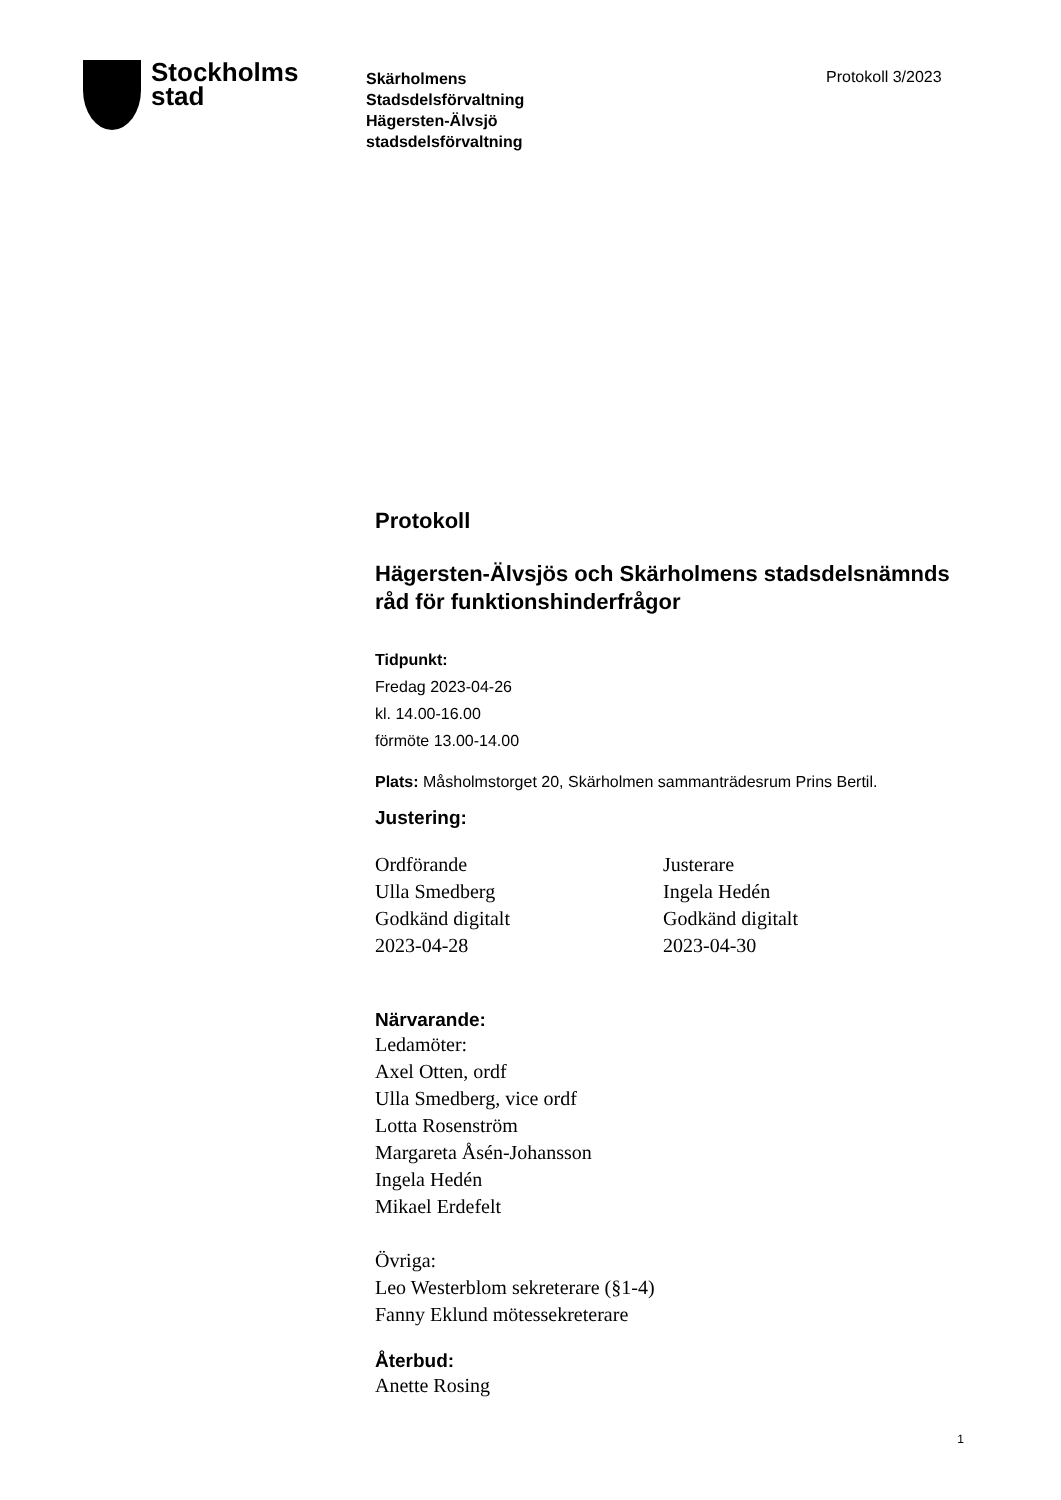Stockholms
stad
Skärholmens
Stadsdelsförvaltning
Hägersten-Älvsjö
stadsdelsförvaltning
Protokoll 3/2023
Protokoll
Hägersten-Älvsjös och Skärholmens stadsdelsnämnds råd för funktionshinderfrågor
Tidpunkt:
Fredag 2023-04-26
kl. 14.00-16.00
förmöte 13.00-14.00
Plats: Måsholmstorget 20, Skärholmen sammanträdesrum Prins Bertil.
Justering:
Ordförande
Ulla Smedberg
Godkänd digitalt
2023-04-28
Justerare
Ingela Hedén
Godkänd digitalt
2023-04-30
Närvarande:
Ledamöter:
Axel Otten, ordf
Ulla Smedberg, vice ordf
Lotta Rosenström
Margareta Åsén-Johansson
Ingela Hedén
Mikael Erdefelt
Övriga:
Leo Westerblom sekreterare (§1-4)
Fanny Eklund mötessekreterare
Återbud:
Anette Rosing
1